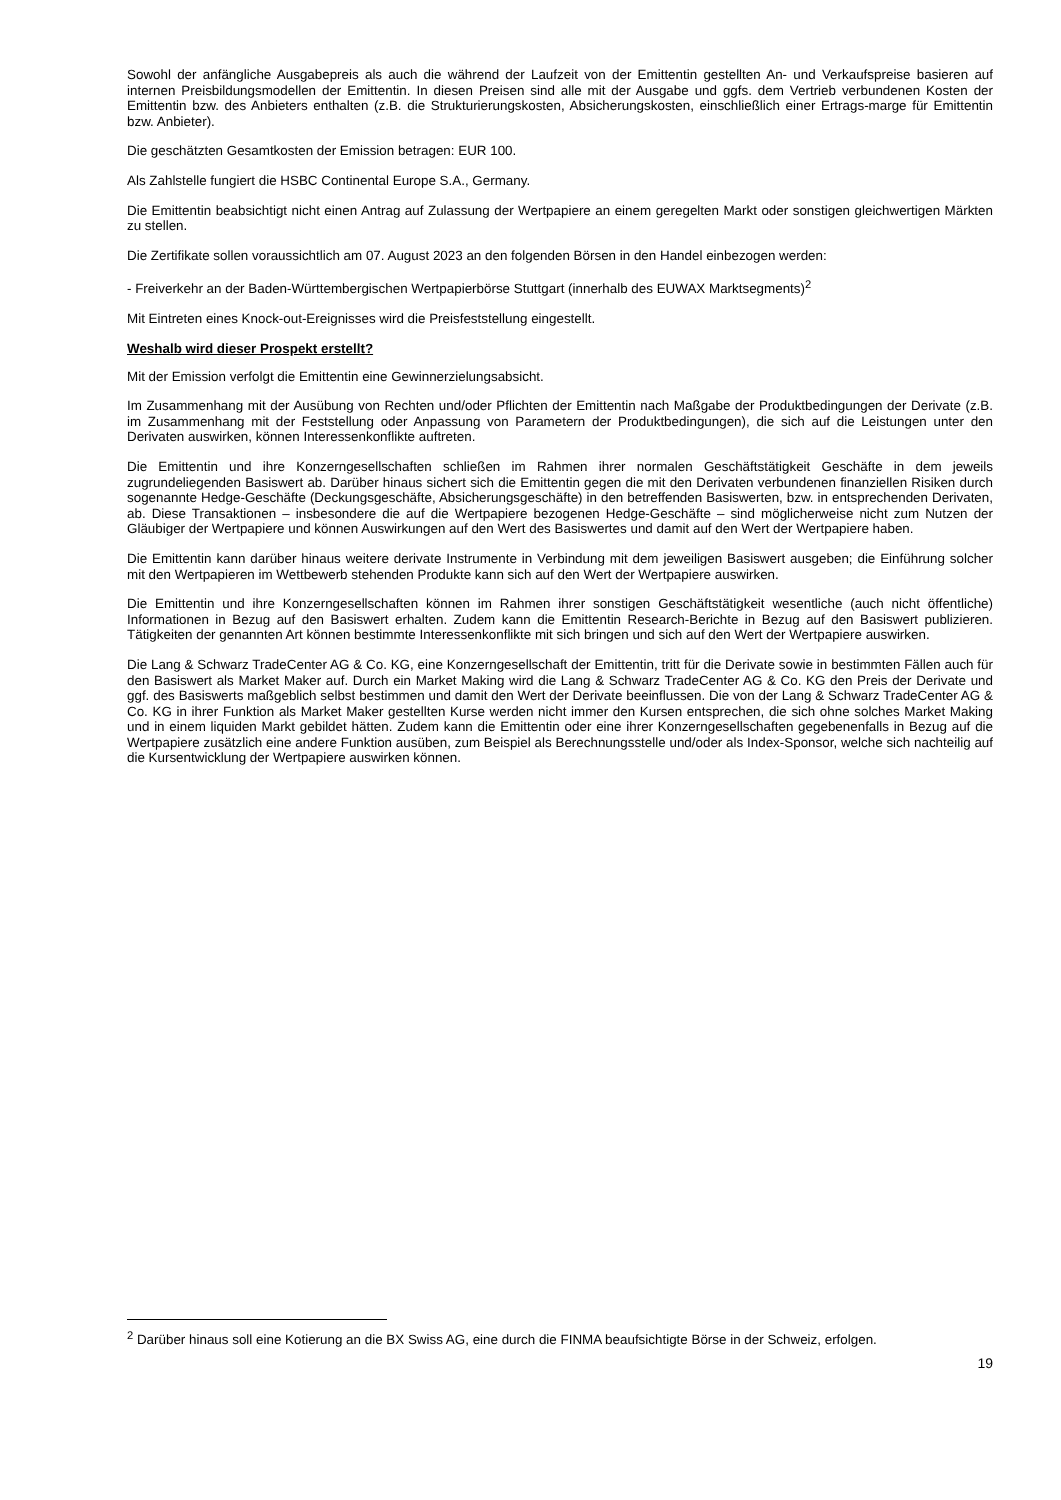Sowohl der anfängliche Ausgabepreis als auch die während der Laufzeit von der Emittentin gestellten An- und Verkaufspreise basieren auf internen Preisbildungsmodellen der Emittentin. In diesen Preisen sind alle mit der Ausgabe und ggfs. dem Vertrieb verbundenen Kosten der Emittentin bzw. des Anbieters enthalten (z.B. die Strukturierungskosten, Absicherungskosten, einschließlich einer Ertrags-marge für Emittentin bzw. Anbieter).
Die geschätzten Gesamtkosten der Emission betragen: EUR 100.
Als Zahlstelle fungiert die HSBC Continental Europe S.A., Germany.
Die Emittentin beabsichtigt nicht einen Antrag auf Zulassung der Wertpapiere an einem geregelten Markt oder sonstigen gleichwertigen Märkten zu stellen.
Die Zertifikate sollen voraussichtlich am 07. August 2023 an den folgenden Börsen in den Handel einbezogen werden:
- Freiverkehr an der Baden-Württembergischen Wertpapierbörse Stuttgart (innerhalb des EUWAX Marktsegments)<sup>2</sup>
Mit Eintreten eines Knock-out-Ereignisses wird die Preisfeststellung eingestellt.
Weshalb wird dieser Prospekt erstellt?
Mit der Emission verfolgt die Emittentin eine Gewinnerzielungsabsicht.
Im Zusammenhang mit der Ausübung von Rechten und/oder Pflichten der Emittentin nach Maßgabe der Produktbedingungen der Derivate (z.B. im Zusammenhang mit der Feststellung oder Anpassung von Parametern der Produktbedingungen), die sich auf die Leistungen unter den Derivaten auswirken, können Interessenkonflikte auftreten.
Die Emittentin und ihre Konzerngesellschaften schließen im Rahmen ihrer normalen Geschäftstätigkeit Geschäfte in dem jeweils zugrundeliegenden Basiswert ab. Darüber hinaus sichert sich die Emittentin gegen die mit den Derivaten verbundenen finanziellen Risiken durch sogenannte Hedge-Geschäfte (Deckungsgeschäfte, Absicherungsgeschäfte) in den betreffenden Basiswerten, bzw. in entsprechenden Derivaten, ab. Diese Transaktionen – insbesondere die auf die Wertpapiere bezogenen Hedge-Geschäfte – sind möglicherweise nicht zum Nutzen der Gläubiger der Wertpapiere und können Auswirkungen auf den Wert des Basiswertes und damit auf den Wert der Wertpapiere haben.
Die Emittentin kann darüber hinaus weitere derivate Instrumente in Verbindung mit dem jeweiligen Basiswert ausgeben; die Einführung solcher mit den Wertpapieren im Wettbewerb stehenden Produkte kann sich auf den Wert der Wertpapiere auswirken.
Die Emittentin und ihre Konzerngesellschaften können im Rahmen ihrer sonstigen Geschäftstätigkeit wesentliche (auch nicht öffentliche) Informationen in Bezug auf den Basiswert erhalten. Zudem kann die Emittentin Research-Berichte in Bezug auf den Basiswert publizieren. Tätigkeiten der genannten Art können bestimmte Interessenkonflikte mit sich bringen und sich auf den Wert der Wertpapiere auswirken.
Die Lang & Schwarz TradeCenter AG & Co. KG, eine Konzerngesellschaft der Emittentin, tritt für die Derivate sowie in bestimmten Fällen auch für den Basiswert als Market Maker auf. Durch ein Market Making wird die Lang & Schwarz TradeCenter AG & Co. KG den Preis der Derivate und ggf. des Basiswerts maßgeblich selbst bestimmen und damit den Wert der Derivate beeinflussen. Die von der Lang & Schwarz TradeCenter AG & Co. KG in ihrer Funktion als Market Maker gestellten Kurse werden nicht immer den Kursen entsprechen, die sich ohne solches Market Making und in einem liquiden Markt gebildet hätten. Zudem kann die Emittentin oder eine ihrer Konzerngesellschaften gegebenenfalls in Bezug auf die Wertpapiere zusätzlich eine andere Funktion ausüben, zum Beispiel als Berechnungsstelle und/oder als Index-Sponsor, welche sich nachteilig auf die Kursentwicklung der Wertpapiere auswirken können.
<sup>2</sup> Darüber hinaus soll eine Kotierung an die BX Swiss AG, eine durch die FINMA beaufsichtigte Börse in der Schweiz, erfolgen.
19